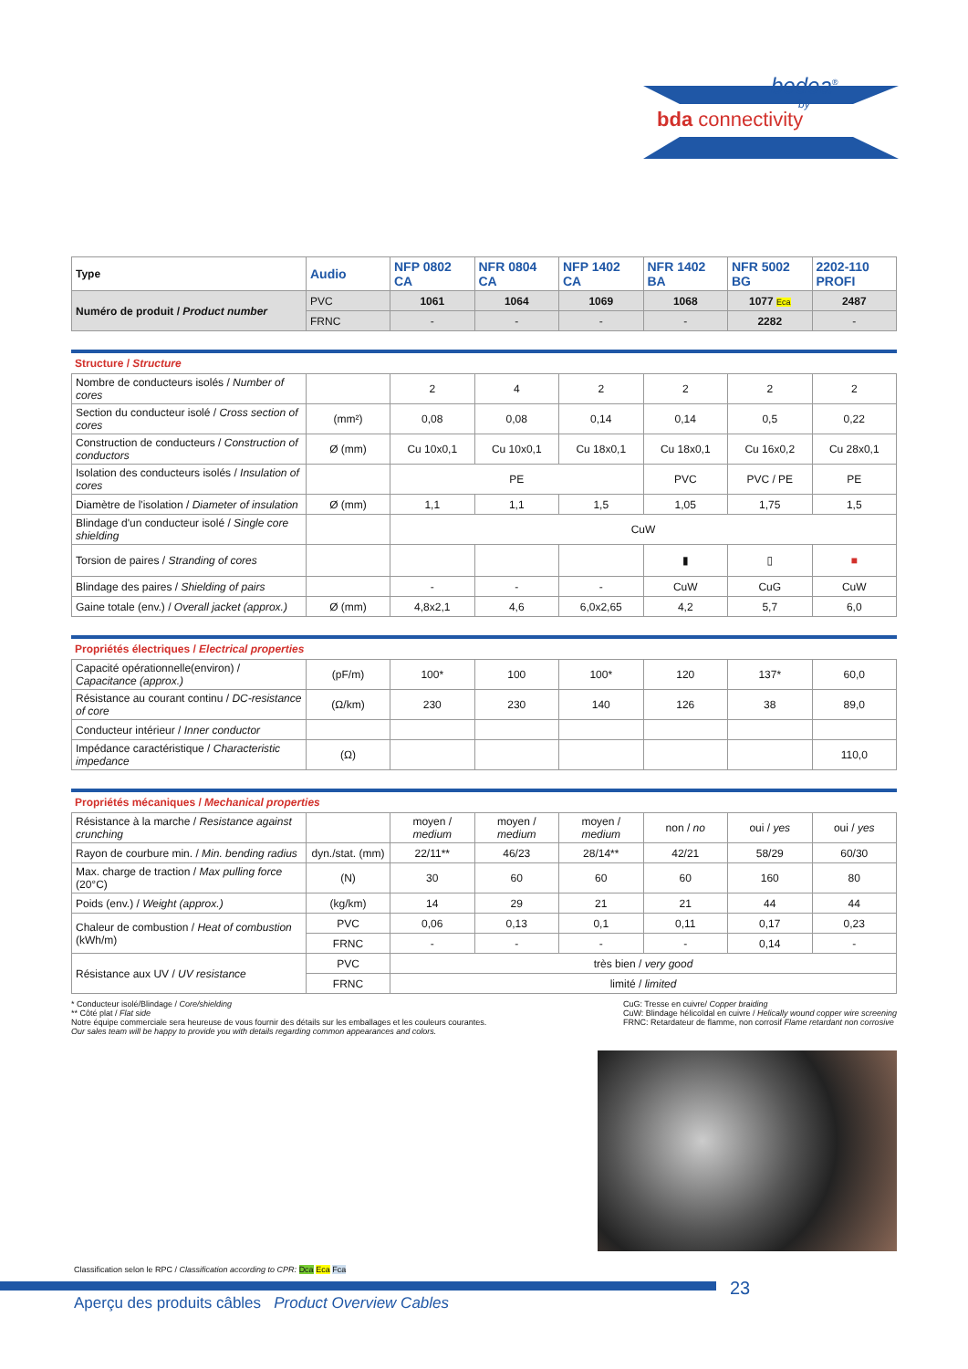bedea<sup>®</sup>
by
bda connectivity
| Type | Audio | NFP 0802 CA | NFR 0804 CA | NFP 1402 CA | NFR 1402 BA | NFR 5002 BG | 2202-110 PROFI |
| Numéro de produit / Product number | PVC | 1061 | 1064 | 1069 | 1068 | 1077 Eca | 2487 |
| | FRNC | - | - | - | - | 2282 | - |
Structure / Structure
| Nombre de conducteurs isolés / Number of cores | | 2 | 4 | 2 | 2 | 2 | 2 |
| Section du conducteur isolé / Cross section of cores | (mm²) | 0,08 | 0,08 | 0,14 | 0,14 | 0,5 | 0,22 |
| Construction de conducteurs / Construction of conductors | Ø (mm) | Cu 10x0,1 | Cu 10x0,1 | Cu 18x0,1 | Cu 18x0,1 | Cu 16x0,2 | Cu 28x0,1 |
| Isolation des conducteurs isolés / Insulation of cores | | PE | | | PVC | PVC / PE | PE |
| Diamètre de l'isolation / Diameter of insulation | Ø (mm) | 1,1 | 1,1 | 1,5 | 1,05 | 1,75 | 1,5 |
| Blindage d'un conducteur isolé / Single core shielding | | CuW | | | | | |
| Torsion de paires / Stranding of cores | | | | | ▮ | ▯ | ■ |
| Blindage des paires / Shielding of pairs | | - | - | - | CuW | CuG | CuW |
| Gaine totale (env.) / Overall jacket (approx.) | Ø (mm) | 4,8x2,1 | 4,6 | 6,0x2,65 | 4,2 | 5,7 | 6,0 |
Propriétés électriques / Electrical properties
| Capacité opérationnelle(environ) / Capacitance (approx.) | (pF/m) | 100* | 100 | 100* | 120 | 137* | 60,0 |
| Résistance au courant continu / DC-resistance of core | (Ω/km) | 230 | 230 | 140 | 126 | 38 | 89,0 |
| Conducteur intérieur / Inner conductor | | | | | | | |
| Impédance caractéristique / Characteristic impedance | (Ω) | | | | | | 110,0 |
Propriétés mécaniques / Mechanical properties
| Résistance à la marche / Resistance against crunching | | moyen / medium | moyen / medium | moyen / medium | non / no | oui / yes | oui / yes |
| Rayon de courbure min. / Min. bending radius | dyn./stat. (mm) | 22/11** | 46/23 | 28/14** | 42/21 | 58/29 | 60/30 |
| Max. charge de traction / Max pulling force (20°C) | (N) | 30 | 60 | 60 | 60 | 160 | 80 |
| Poids (env.) / Weight (approx.) | (kg/km) | 14 | 29 | 21 | 21 | 44 | 44 |
| Chaleur de combustion / Heat of combustion (kWh/m) | PVC | 0,06 | 0,13 | 0,1 | 0,11 | 0,17 | 0,23 |
| | FRNC | - | - | - | - | 0,14 | - |
| Résistance aux UV / UV resistance | PVC | très bien / very good | | | | | |
| | FRNC | limité / limited | | | | | |
* Conducteur isolé/Blindage / Core/shielding
** Côté plat / Flat side
Notre équipe commerciale sera heureuse de vous fournir des détails sur les emballages et les couleurs courantes.
Our sales team will be happy to provide you with details regarding common appearances and colors.
CuG: Tresse en cuivre/ Copper braiding
CuW: Blindage hélicoïdal en cuivre / Helically wound copper wire screening
FRNC: Retardateur de flamme, non corrosif Flame retardant non corrosive
Classification selon le RPC / Classification according to CPR: Dca Eca Fca
23
Aperçu des produits câbles Product Overview Cables